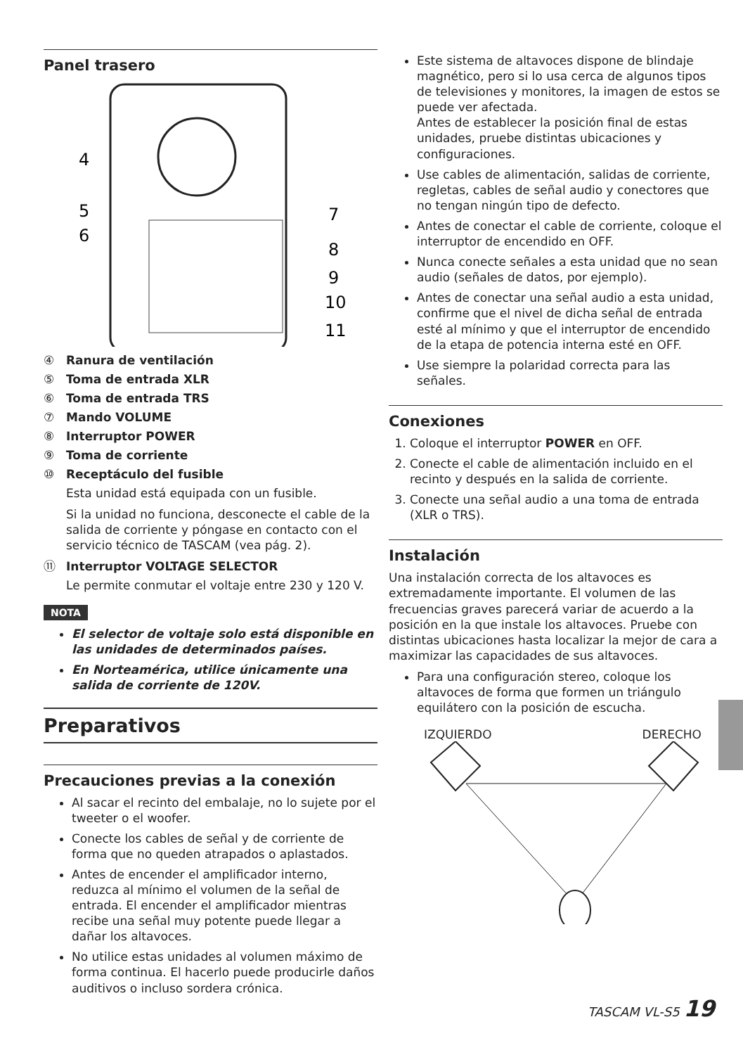Panel trasero
4
5
6
7
8
9
10
11
④ Ranura de ventilación
⑤ Toma de entrada XLR
⑥ Toma de entrada TRS
⑦ Mando VOLUME
⑧ Interruptor POWER
⑨ Toma de corriente
⑩ Receptáculo del fusible
Esta unidad está equipada con un fusible.
Si la unidad no funciona, desconecte el cable de la salida de corriente y póngase en contacto con el servicio técnico de TASCAM (vea pág. 2).
⑪ Interruptor VOLTAGE SELECTOR
Le permite conmutar el voltaje entre 230 y 120 V.
NOTA
El selector de voltaje solo está disponible en las unidades de determinados países.
En Norteamérica, utilice únicamente una salida de corriente de 120V.
Preparativos
Precauciones previas a la conexión
Al sacar el recinto del embalaje, no lo sujete por el tweeter o el woofer.
Conecte los cables de señal y de corriente de forma que no queden atrapados o aplastados.
Antes de encender el amplificador interno, reduzca al mínimo el volumen de la señal de entrada. El encender el amplificador mientras recibe una señal muy potente puede llegar a dañar los altavoces.
No utilice estas unidades al volumen máximo de forma continua. El hacerlo puede producirle daños auditivos o incluso sordera crónica.
Este sistema de altavoces dispone de blindaje magnético, pero si lo usa cerca de algunos tipos de televisiones y monitores, la imagen de estos se puede ver afectada.
Antes de establecer la posición final de estas unidades, pruebe distintas ubicaciones y configuraciones.
Use cables de alimentación, salidas de corriente, regletas, cables de señal audio y conectores que no tengan ningún tipo de defecto.
Antes de conectar el cable de corriente, coloque el interruptor de encendido en OFF.
Nunca conecte señales a esta unidad que no sean audio (señales de datos, por ejemplo).
Antes de conectar una señal audio a esta unidad, confirme que el nivel de dicha señal de entrada esté al mínimo y que el interruptor de encendido de la etapa de potencia interna esté en OFF.
Use siempre la polaridad correcta para las señales.
Conexiones
1. Coloque el interruptor POWER en OFF.
2. Conecte el cable de alimentación incluido en el recinto y después en la salida de corriente.
3. Conecte una señal audio a una toma de entrada (XLR o TRS).
Instalación
Una instalación correcta de los altavoces es extremadamente importante. El volumen de las frecuencias graves parecerá variar de acuerdo a la posición en la que instale los altavoces. Pruebe con distintas ubicaciones hasta localizar la mejor de cara a maximizar las capacidades de sus altavoces.
Para una configuración stereo, coloque los altavoces de forma que formen un triángulo equilátero con la posición de escucha.
IZQUIERDO DERECHO
TASCAM VL-S5 19